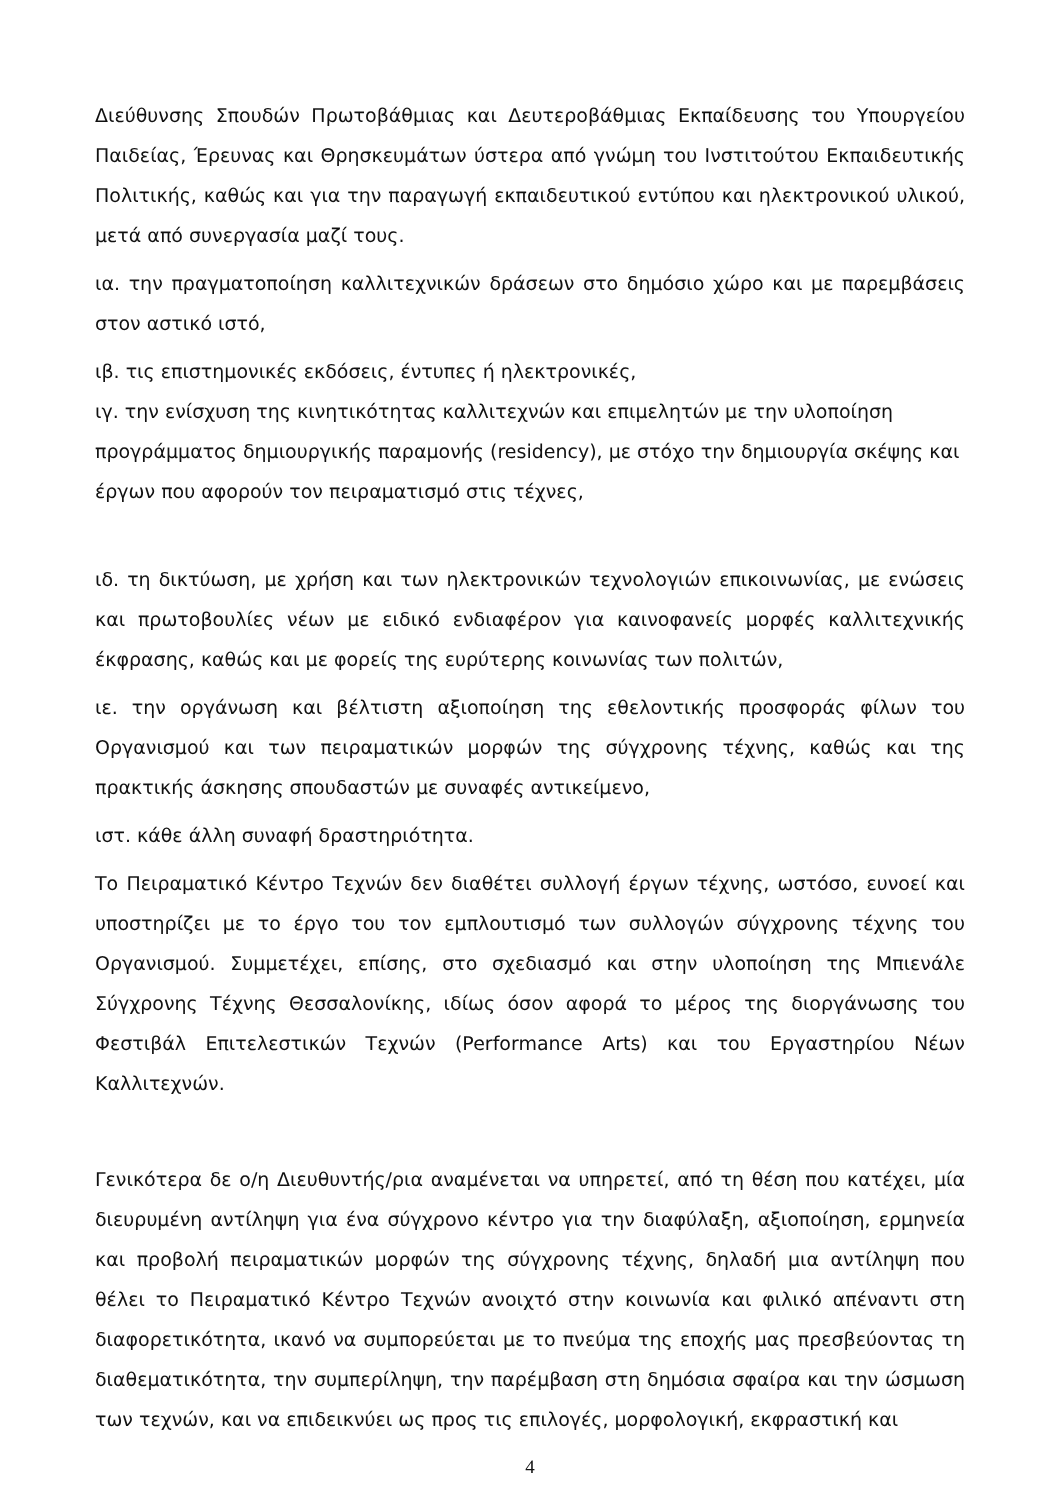Διεύθυνσης Σπουδών Πρωτοβάθμιας και Δευτεροβάθμιας Εκπαίδευσης του Υπουργείου Παιδείας, Έρευνας και Θρησκευμάτων ύστερα από γνώμη του Ινστιτούτου Εκπαιδευτικής Πολιτικής, καθώς και για την παραγωγή εκπαιδευτικού εντύπου και ηλεκτρονικού υλικού, μετά από συνεργασία μαζί τους.
ια. την πραγματοποίηση καλλιτεχνικών δράσεων στο δημόσιο χώρο και με παρεμβάσεις στον αστικό ιστό,
ιβ. τις επιστημονικές εκδόσεις, έντυπες ή ηλεκτρονικές,
ιγ. την ενίσχυση της κινητικότητας καλλιτεχνών και επιμελητών με την υλοποίηση
προγράμματος δημιουργικής παραμονής (residency), με στόχο την δημιουργία σκέψης και
έργων που αφορούν τον πειραματισμό στις τέχνες,
ιδ. τη δικτύωση, με χρήση και των ηλεκτρονικών τεχνολογιών επικοινωνίας, με ενώσεις και πρωτοβουλίες νέων με ειδικό ενδιαφέρον για καινοφανείς μορφές καλλιτεχνικής έκφρασης, καθώς και με φορείς της ευρύτερης κοινωνίας των πολιτών,
ιε. την οργάνωση και βέλτιστη αξιοποίηση της εθελοντικής προσφοράς φίλων του Οργανισμού και των πειραματικών μορφών της σύγχρονης τέχνης, καθώς και της πρακτικής άσκησης σπουδαστών με συναφές αντικείμενο,
ιστ. κάθε άλλη συναφή δραστηριότητα.
Το Πειραματικό Κέντρο Τεχνών δεν διαθέτει συλλογή έργων τέχνης, ωστόσο, ευνοεί και υποστηρίζει με το έργο του τον εμπλουτισμό των συλλογών σύγχρονης τέχνης του Οργανισμού. Συμμετέχει, επίσης, στο σχεδιασμό και στην υλοποίηση της Μπιενάλε Σύγχρονης Τέχνης Θεσσαλονίκης, ιδίως όσον αφορά το μέρος της διοργάνωσης του Φεστιβάλ Επιτελεστικών Τεχνών (Performance Arts) και του Εργαστηρίου Νέων Καλλιτεχνών.
Γενικότερα δε ο/η Διευθυντής/ρια αναμένεται να υπηρετεί, από τη θέση που κατέχει, μία διευρυμένη αντίληψη για ένα σύγχρονο κέντρο για την διαφύλαξη, αξιοποίηση, ερμηνεία και προβολή πειραματικών μορφών της σύγχρονης τέχνης, δηλαδή μια αντίληψη που θέλει το Πειραματικό Κέντρο Τεχνών ανοιχτό στην κοινωνία και φιλικό απέναντι στη διαφορετικότητα, ικανό να συμπορεύεται με το πνεύμα της εποχής μας πρεσβεύοντας τη διαθεματικότητα, την συμπερίληψη, την παρέμβαση στη δημόσια σφαίρα και την ώσμωση των τεχνών, και να επιδεικνύει ως προς τις επιλογές, μορφολογική, εκφραστική και
4